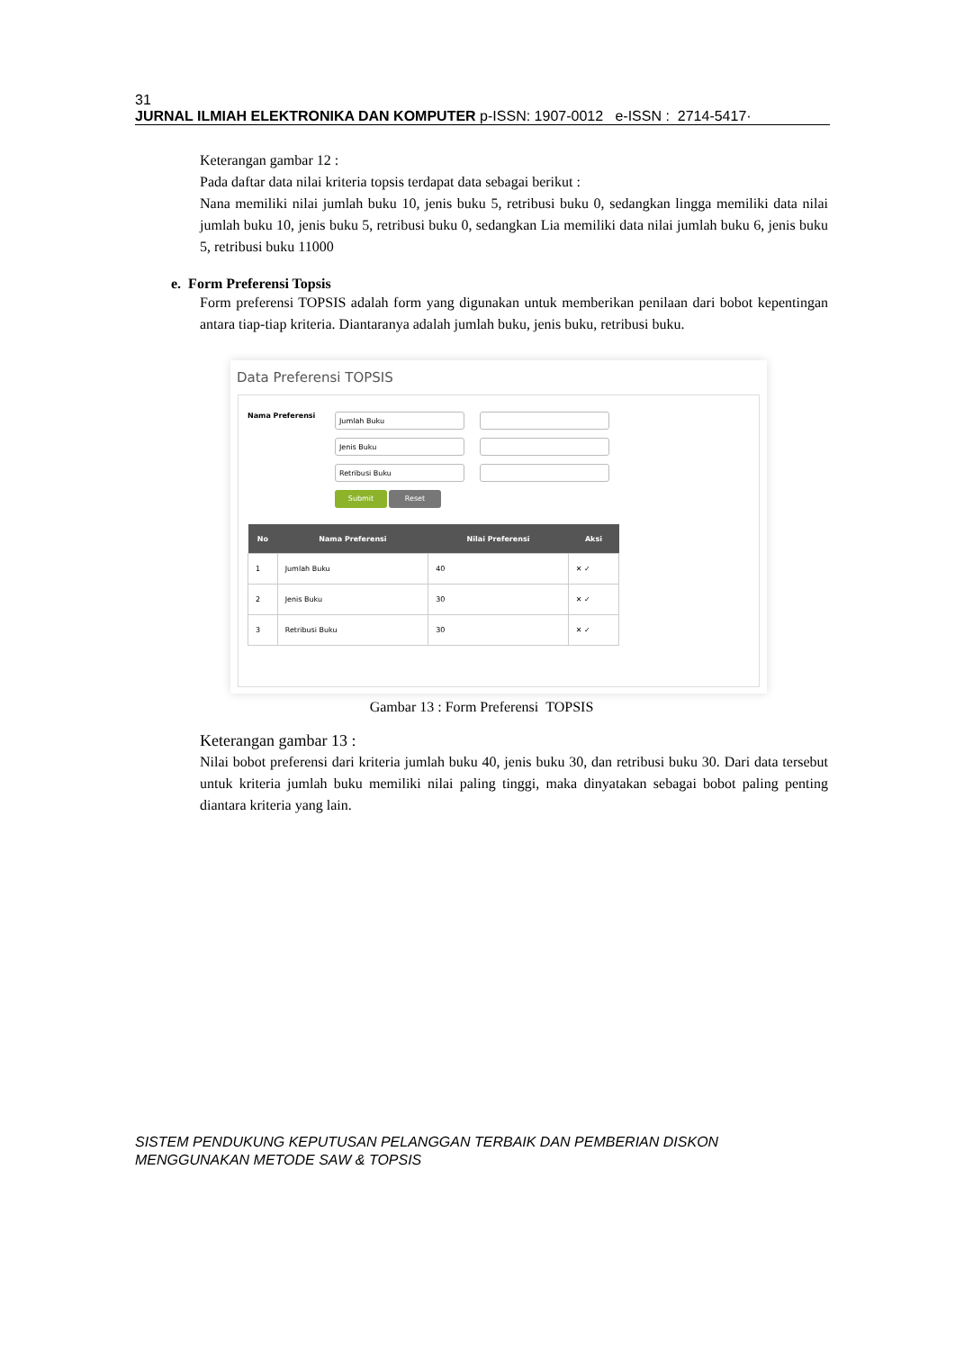31
JURNAL ILMIAH ELEKTRONIKA DAN KOMPUTER p-ISSN: 1907-0012 e-ISSN : 2714-5417·
Keterangan gambar 12 :
Pada daftar data nilai kriteria topsis terdapat data sebagai berikut :
Nana memiliki nilai jumlah buku 10, jenis buku 5, retribusi buku 0, sedangkan lingga memiliki data nilai jumlah buku 10, jenis buku 5, retribusi buku 0, sedangkan Lia memiliki data nilai jumlah buku 6, jenis buku 5, retribusi buku 11000
e. Form Preferensi Topsis
Form preferensi TOPSIS adalah form yang digunakan untuk memberikan penilaan dari bobot kepentingan antara tiap-tiap kriteria. Diantaranya adalah jumlah buku, jenis buku, retribusi buku.
Data Preferensi TOPSIS
Nama Preferensi
Jumlah Buku
Jenis Buku
Retribusi Buku
Submit Reset
| No | Nama Preferensi | Nilai Preferensi | Aksi |
| --- | --- | --- | --- |
| 1 | Jumlah Buku | 40 | ✕ ✓ |
| 2 | Jenis Buku | 30 | ✕ ✓ |
| 3 | Retribusi Buku | 30 | ✕ ✓ |
Gambar 13 : Form Preferensi TOPSIS
Keterangan gambar 13 :
Nilai bobot preferensi dari kriteria jumlah buku 40, jenis buku 30, dan retribusi buku 30. Dari data tersebut untuk kriteria jumlah buku memiliki nilai paling tinggi, maka dinyatakan sebagai bobot paling penting diantara kriteria yang lain.
SISTEM PENDUKUNG KEPUTUSAN PELANGGAN TERBAIK DAN PEMBERIAN DISKON
MENGGUNAKAN METODE SAW & TOPSIS